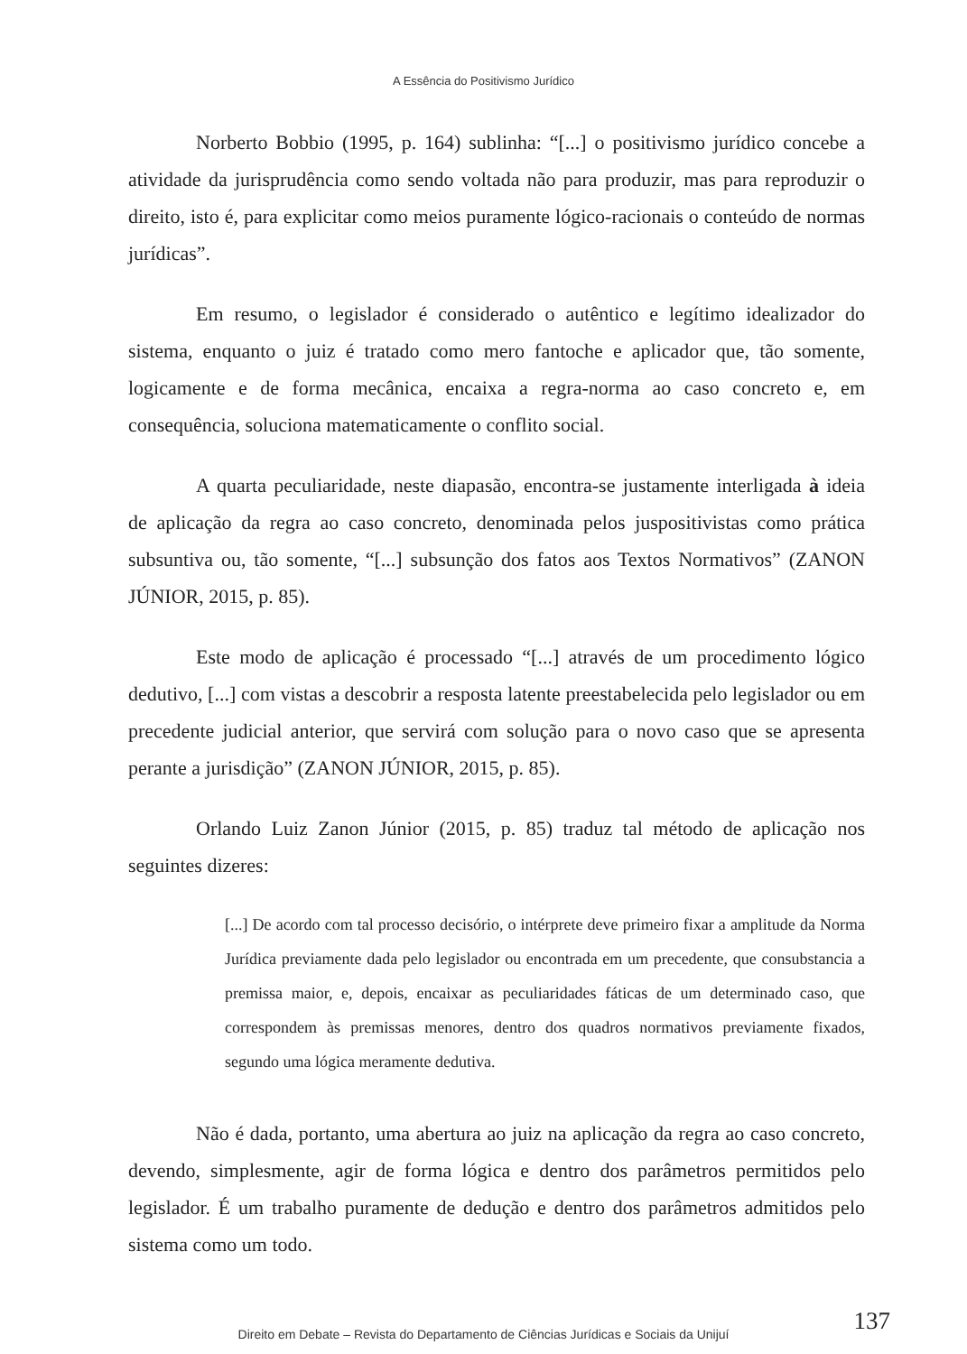A Essência do Positivismo Jurídico
Norberto Bobbio (1995, p. 164) sublinha: “[...] o positivismo jurídico concebe a atividade da jurisprudência como sendo voltada não para produzir, mas para reproduzir o direito, isto é, para explicitar como meios puramente lógico-racionais o conteúdo de normas jurídicas”.
Em resumo, o legislador é considerado o autêntico e legítimo idealizador do sistema, enquanto o juiz é tratado como mero fantoche e aplicador que, tão somente, logicamente e de forma mecânica, encaixa a regra-norma ao caso concreto e, em consequência, soluciona matematicamente o conflito social.
A quarta peculiaridade, neste diapasão, encontra-se justamente interligada à ideia de aplicação da regra ao caso concreto, denominada pelos juspositivistas como prática subsuntiva ou, tão somente, “[...] subsunção dos fatos aos Textos Normativos” (ZANON JÚNIOR, 2015, p. 85).
Este modo de aplicação é processado “[...] através de um procedimento lógico dedutivo, [...] com vistas a descobrir a resposta latente preestabelecida pelo legislador ou em precedente judicial anterior, que servirá com solução para o novo caso que se apresenta perante a jurisdição” (ZANON JÚNIOR, 2015, p. 85).
Orlando Luiz Zanon Júnior (2015, p. 85) traduz tal método de aplicação nos seguintes dizeres:
[...] De acordo com tal processo decisório, o intérprete deve primeiro fixar a amplitude da Norma Jurídica previamente dada pelo legislador ou encontrada em um precedente, que consubstancia a premissa maior, e, depois, encaixar as peculiaridades fáticas de um determinado caso, que correspondem às premissas menores, dentro dos quadros normativos previamente fixados, segundo uma lógica meramente dedutiva.
Não é dada, portanto, uma abertura ao juiz na aplicação da regra ao caso concreto, devendo, simplesmente, agir de forma lógica e dentro dos parâmetros permitidos pelo legislador. É um trabalho puramente de dedução e dentro dos parâmetros admitidos pelo sistema como um todo.
137 Direito em Debate – Revista do Departamento de Ciências Jurídicas e Sociais da Unijuí